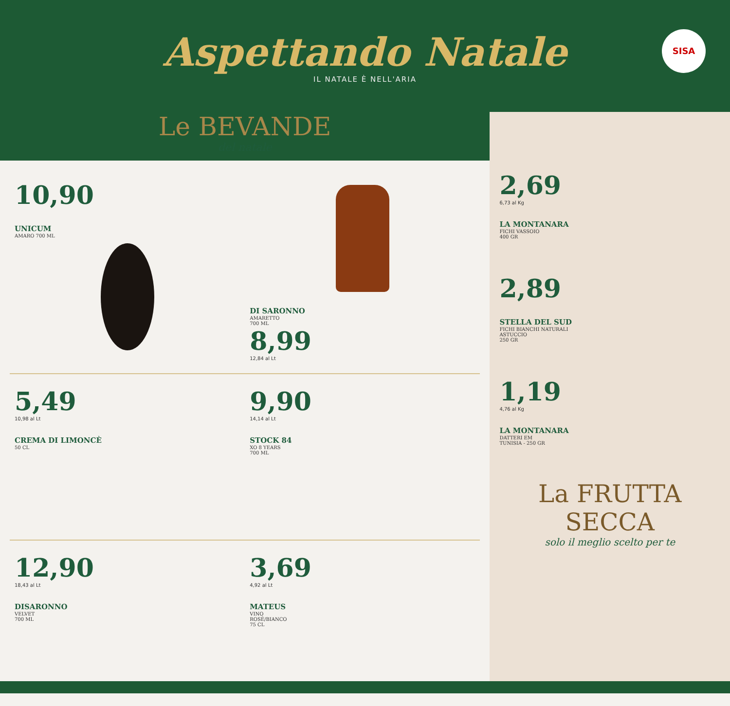Aspettando Natale
IL NATALE È NELL'ARIA
SISA
Le BEVANDE
del natale
10,90
UNICUM
AMARO 700 ML
DI SARONNO
AMARETTO
700 ML
8,99
12,84 al Lt
5,49
10,98 al Lt
CREMA DI LIMONCÈ
50 CL
9,90
14,14 al Lt
STOCK 84
XO 8 YEARS
700 ML
12,90
18,43 al Lt
DISARONNO
VELVET
700 ML
3,69
4,92 al Lt
MATEUS
VINO
ROSÉ/BIANCO
75 CL
2,69
6,73 al Kg
LA MONTANARA
FICHI VASSOIO
400 GR
2,89
STELLA DEL SUD
FICHI BIANCHI NATURALI
ASTUCCIO
250 GR
1,19
4,76 al Kg
LA MONTANARA
DATTERI EM
TUNISIA - 250 GR
La FRUTTA SECCA
solo il meglio scelto per te